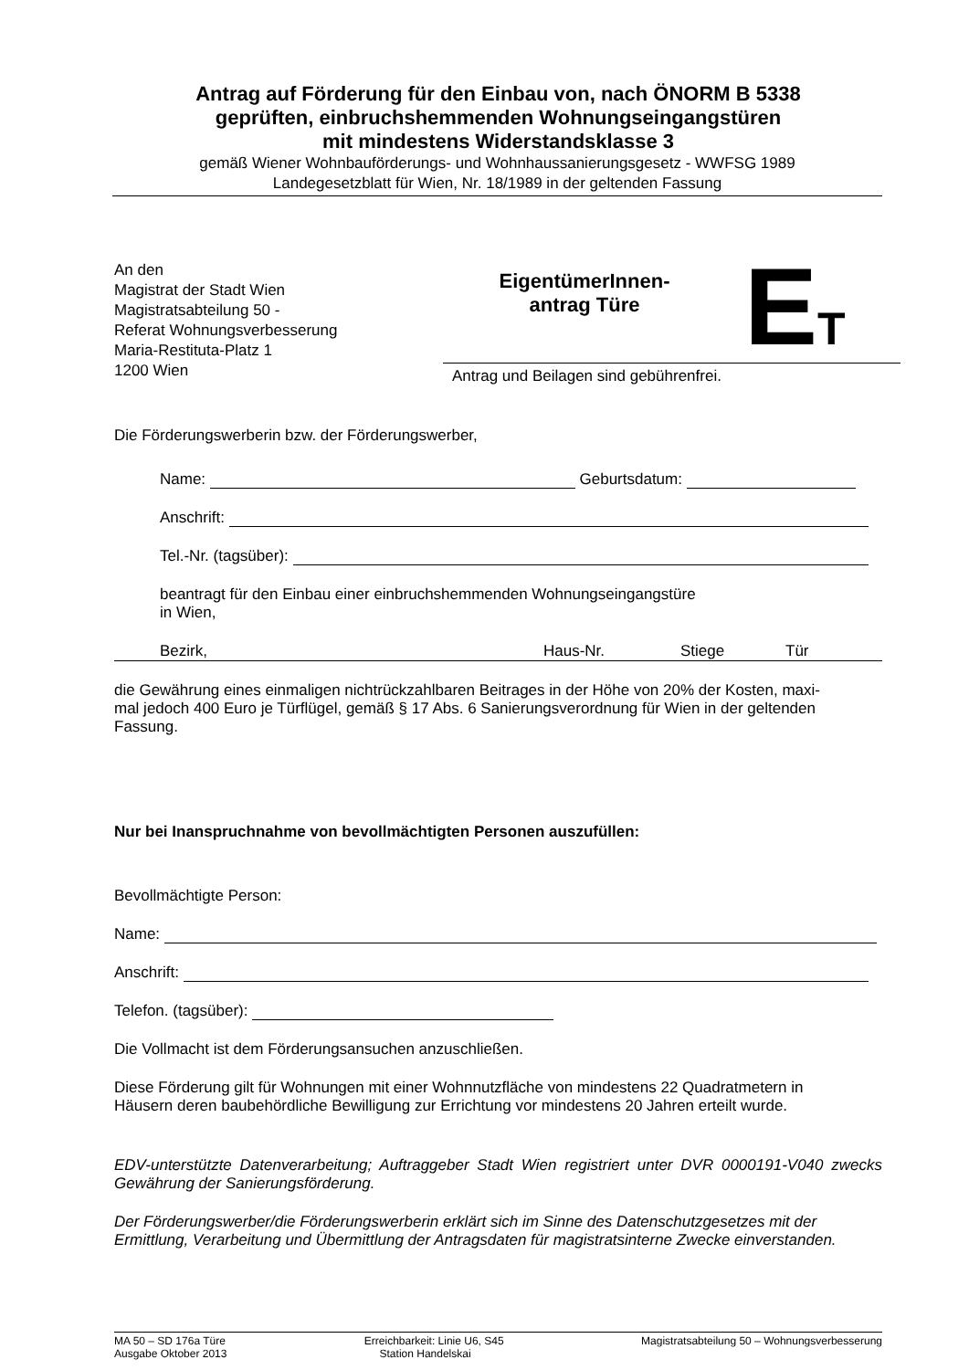Antrag auf Förderung für den Einbau von, nach ÖNORM B 5338
geprüften, einbruchshemmenden Wohnungseingangstüren
mit mindestens Widerstandsklasse 3
gemäß Wiener Wohnbauförderungs- und Wohnhaussanierungsgesetz - WWFSG 1989
Landegesetzblatt für Wien, Nr. 18/1989 in der geltenden Fassung
An den
Magistrat der Stadt Wien
Magistratsabteilung 50 -
Referat Wohnungsverbesserung
Maria-Restituta-Platz 1
1200 Wien
EigentümerInnen-
antrag Türe
ET
Antrag und Beilagen sind gebührenfrei.
Die Förderungswerberin bzw. der Förderungswerber,
Name: Geburtsdatum:
Anschrift:
Tel.-Nr. (tagsüber):
beantragt für den Einbau einer einbruchshemmenden Wohnungseingangstüre
in Wien,
Bezirk, Haus-Nr. Stiege Tür
die Gewährung eines einmaligen nichtrückzahlbaren Beitrages in der Höhe von 20% der Kosten, maxi-
mal jedoch 400 Euro je Türflügel, gemäß § 17 Abs. 6 Sanierungsverordnung für Wien in der geltenden
Fassung.
Nur bei Inanspruchnahme von bevollmächtigten Personen auszufüllen:
Bevollmächtigte Person:
Name:
Anschrift:
Telefon. (tagsüber):
Die Vollmacht ist dem Förderungsansuchen anzuschließen.
Diese Förderung gilt für Wohnungen mit einer Wohnnutzfläche von mindestens 22 Quadratmetern in
Häusern deren baubehördliche Bewilligung zur Errichtung vor mindestens 20 Jahren erteilt wurde.
EDV-unterstützte Datenverarbeitung; Auftraggeber Stadt Wien registriert unter DVR 0000191-V040 zwecks Gewährung der Sanierungsförderung.
Der Förderungswerber/die Förderungswerberin erklärt sich im Sinne des Datenschutzgesetzes mit der
Ermittlung, Verarbeitung und Übermittlung der Antragsdaten für magistratsinterne Zwecke einverstanden.
MA 50 – SD 176a Türe
Ausgabe Oktober 2013
Erreichbarkeit: Linie U6, S45
Station Handelskai
Magistratsabteilung 50 – Wohnungsverbesserung